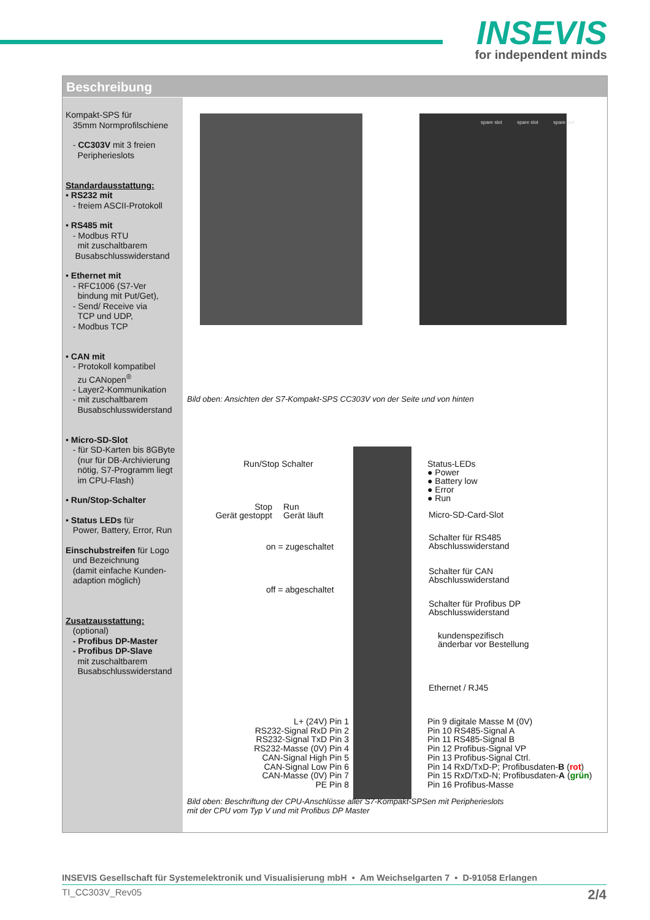INSEVIS
for independent minds
Beschreibung
Kompakt-SPS für
35mm Normprofilschiene
- CC303V mit 3 freien
Peripherieslots
Standardausstattung:
• RS232 mit
- freiem ASCII-Protokoll
• RS485 mit
- Modbus RTU
mit zuschaltbarem
Busabschlusswiderstand
• Ethernet mit
- RFC1006 (S7-Ver
bindung mit Put/Get),
- Send/ Receive via
TCP und UDP,
- Modbus TCP
• CAN mit
- Protokoll kompatibel
zu CANopen<sup>®</sup>
- Layer2-Kommunikation
- mit zuschaltbarem
Busabschlusswiderstand
• Micro-SD-Slot
- für SD-Karten bis 8GByte
(nur für DB-Archivierung
nötig, S7-Programm liegt
im CPU-Flash)
• Run/Stop-Schalter
• Status LEDs für
Power, Battery, Error, Run
Einschubstreifen für Logo
und Bezeichnung
(damit einfache Kunden-
adaption möglich)
Zusatzausstattung:
(optional)
- Profibus DP-Master
- Profibus DP-Slave
mit zuschaltbarem
Busabschlusswiderstand
spare slot spare slot spare slot
Bild oben: Ansichten der S7-Kompakt-SPS CC303V von der Seite und von hinten
Run/Stop Schalter
Stop
Gerät gestoppt
Run
Gerät läuft
on = zugeschaltet
off = abgeschaltet
Status-LEDs
● Power
● Battery low
● Error
● Run
Micro-SD-Card-Slot
Schalter für RS485
Abschlusswiderstand
Schalter für CAN
Abschlusswiderstand
Schalter für Profibus DP
Abschlusswiderstand
kundenspezifisch
änderbar vor Bestellung
Ethernet / RJ45
L+ (24V) Pin 1
RS232-Signal RxD Pin 2
RS232-Signal TxD Pin 3
RS232-Masse (0V) Pin 4
CAN-Signal High Pin 5
CAN-Signal Low Pin 6
CAN-Masse (0V) Pin 7
PE Pin 8
Pin 9 digitale Masse M (0V)
Pin 10 RS485-Signal A
Pin 11 RS485-Signal B
Pin 12 Profibus-Signal VP
Pin 13 Profibus-Signal Ctrl.
Pin 14 RxD/TxD-P; Profibusdaten-B (rot)
Pin 15 RxD/TxD-N; Profibusdaten-A (grün)
Pin 16 Profibus-Masse
Bild oben: Beschriftung der CPU-Anschlüsse aller S7-Kompakt-SPSen mit Peripherieslots
mit der CPU vom Typ V und mit Profibus DP Master
INSEVIS Gesellschaft für Systemelektronik und Visualisierung mbH • Am Weichselgarten 7 • D-91058 Erlangen
TI_CC303V_Rev05 2/4